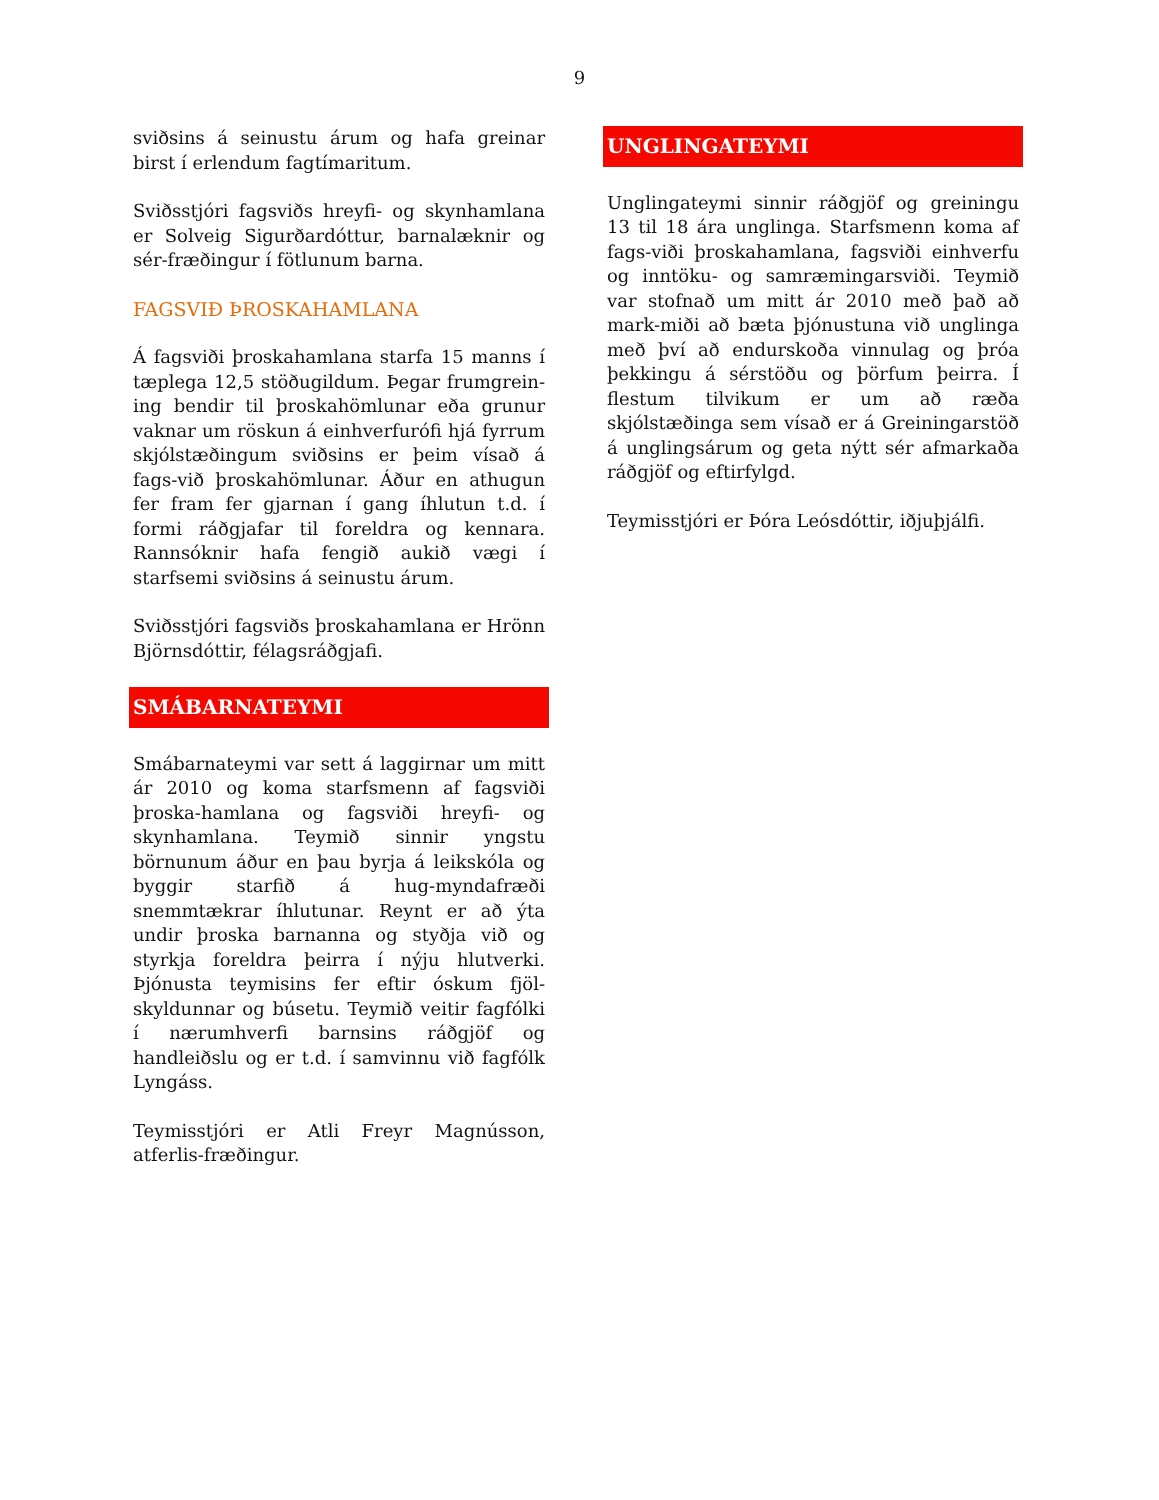9
sviðsins á seinustu árum og hafa greinar birst í erlendum fagtímaritum.
Sviðsstjóri fagsviðs hreyfi- og skynhamlana er Solveig Sigurðardóttur, barnalæknir og sér-fræðingur í fötlunum barna.
FAGSVIÐ ÞROSKAHAMLANA
Á fagsviði þroskahamlana starfa 15 manns í tæplega 12,5 stöðugildum. Þegar frumgrein-ing bendir til þroskahömlunar eða grunur vaknar um röskun á einhverfurófi hjá fyrrum skjólstæðingum sviðsins er þeim vísað á fags-við þroskahömlunar. Áður en athugun fer fram fer gjarnan í gang íhlutun t.d. í formi ráðgjafar til foreldra og kennara. Rannsóknir hafa fengið aukið vægi í starfsemi sviðsins á seinustu árum.
Sviðsstjóri fagsviðs þroskahamlana er Hrönn Björnsdóttir, félagsráðgjafi.
SMÁBARNATEYMI
Smábarnateymi var sett á laggirnar um mitt ár 2010 og koma starfsmenn af fagsviði þroska-hamlana og fagsviði hreyfi- og skynhamlana. Teymið sinnir yngstu börnunum áður en þau byrja á leikskóla og byggir starfið á hug-myndafræði snemmtækrar íhlutunar. Reynt er að ýta undir þroska barnanna og styðja við og styrkja foreldra þeirra í nýju hlutverki. Þjónusta teymisins fer eftir óskum fjöl-skyldunnar og búsetu. Teymið veitir fagfólki í nærumhverfi barnsins ráðgjöf og handleiðslu og er t.d. í samvinnu við fagfólk Lyngáss.
Teymisstjóri er Atli Freyr Magnússon, atferlis-fræðingur.
UNGLINGATEYMI
Unglingateymi sinnir ráðgjöf og greiningu 13 til 18 ára unglinga. Starfsmenn koma af fags-viði þroskahamlana, fagsviði einhverfu og inntöku- og samræmingarsviði. Teymið var stofnað um mitt ár 2010 með það að mark-miði að bæta þjónustuna við unglinga með því að endurskoða vinnulag og þróa þekkingu á sérstöðu og þörfum þeirra. Í flestum tilvikum er um að ræða skjólstæðinga sem vísað er á Greiningarstöð á unglingsárum og geta nýtt sér afmarkaða ráðgjöf og eftirfylgd.
Teymisstjóri er Þóra Leósdóttir, iðjuþjálfi.